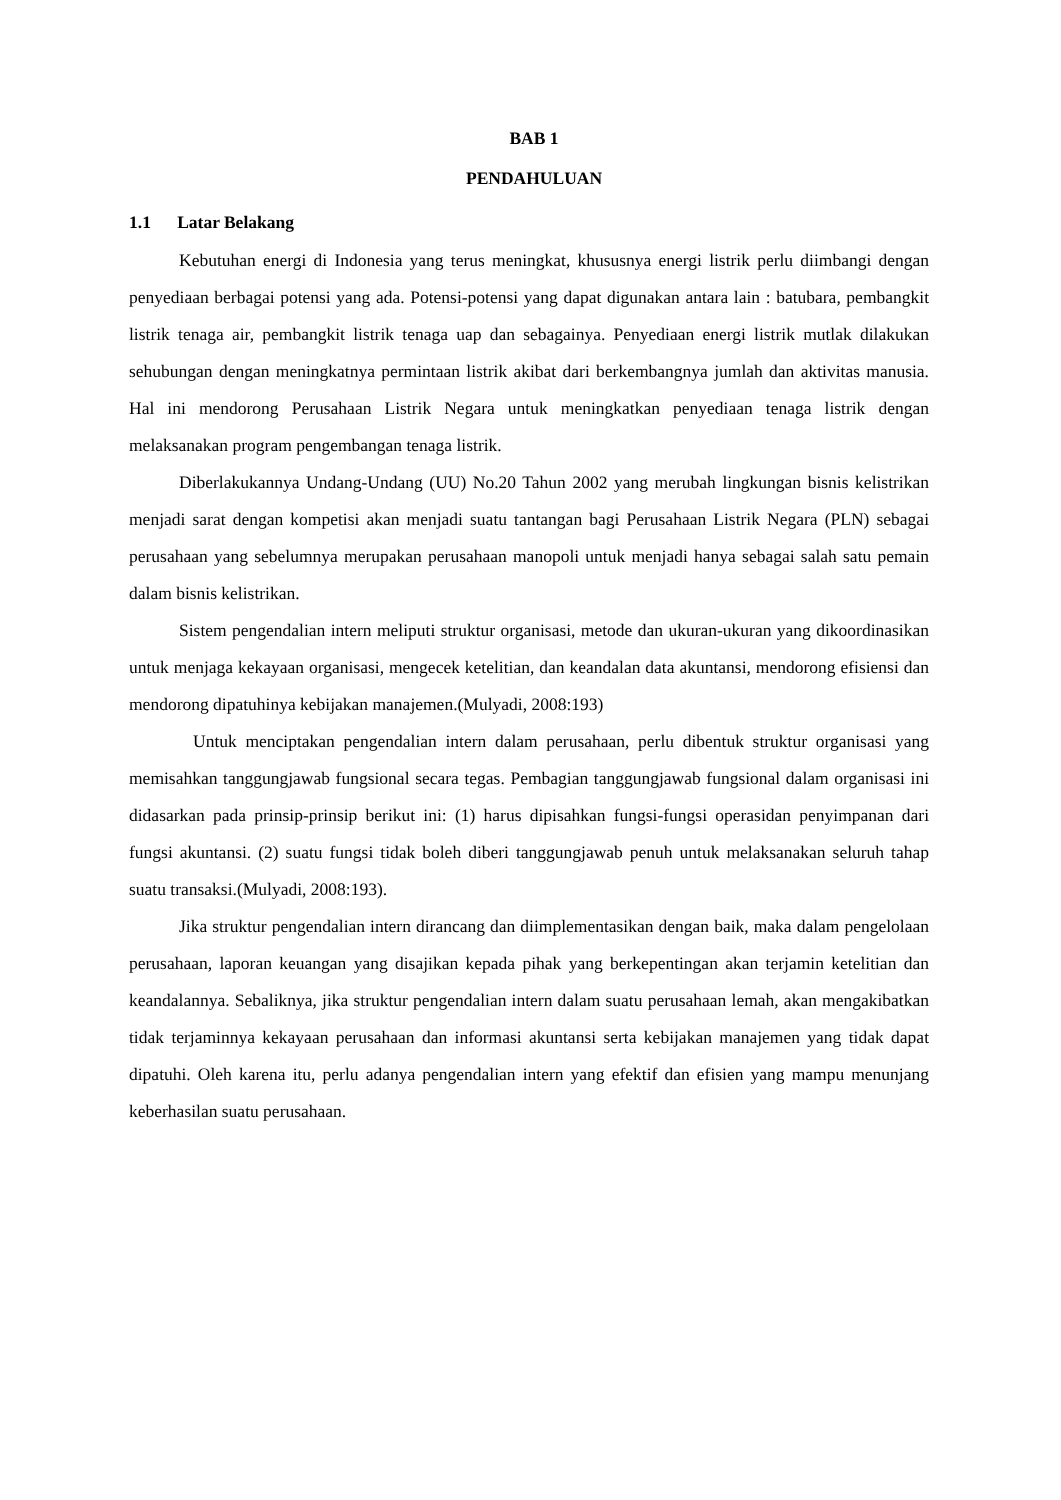BAB 1
PENDAHULUAN
1.1 Latar Belakang
Kebutuhan energi di Indonesia yang terus meningkat, khususnya energi listrik perlu diimbangi dengan penyediaan berbagai potensi yang ada. Potensi-potensi yang dapat digunakan antara lain : batubara, pembangkit listrik tenaga air, pembangkit listrik tenaga uap dan sebagainya. Penyediaan energi listrik mutlak dilakukan sehubungan dengan meningkatnya permintaan listrik akibat dari berkembangnya jumlah dan aktivitas manusia. Hal ini mendorong Perusahaan Listrik Negara untuk meningkatkan penyediaan tenaga listrik dengan melaksanakan program pengembangan tenaga listrik.
Diberlakukannya Undang-Undang (UU) No.20 Tahun 2002 yang merubah lingkungan bisnis kelistrikan menjadi sarat dengan kompetisi akan menjadi suatu tantangan bagi Perusahaan Listrik Negara (PLN) sebagai perusahaan yang sebelumnya merupakan perusahaan manopoli untuk menjadi hanya sebagai salah satu pemain dalam bisnis kelistrikan.
Sistem pengendalian intern meliputi struktur organisasi, metode dan ukuran-ukuran yang dikoordinasikan untuk menjaga kekayaan organisasi, mengecek ketelitian, dan keandalan data akuntansi, mendorong efisiensi dan mendorong dipatuhinya kebijakan manajemen.(Mulyadi, 2008:193)
Untuk menciptakan pengendalian intern dalam perusahaan, perlu dibentuk struktur organisasi yang memisahkan tanggungjawab fungsional secara tegas. Pembagian tanggungjawab fungsional dalam organisasi ini didasarkan pada prinsip-prinsip berikut ini: (1) harus dipisahkan fungsi-fungsi operasidan penyimpanan dari fungsi akuntansi. (2) suatu fungsi tidak boleh diberi tanggungjawab penuh untuk melaksanakan seluruh tahap suatu transaksi.(Mulyadi, 2008:193).
Jika struktur pengendalian intern dirancang dan diimplementasikan dengan baik, maka dalam pengelolaan perusahaan, laporan keuangan yang disajikan kepada pihak yang berkepentingan akan terjamin ketelitian dan keandalannya. Sebaliknya, jika struktur pengendalian intern dalam suatu perusahaan lemah, akan mengakibatkan tidak terjaminnya kekayaan perusahaan dan informasi akuntansi serta kebijakan manajemen yang tidak dapat dipatuhi. Oleh karena itu, perlu adanya pengendalian intern yang efektif dan efisien yang mampu menunjang keberhasilan suatu perusahaan.